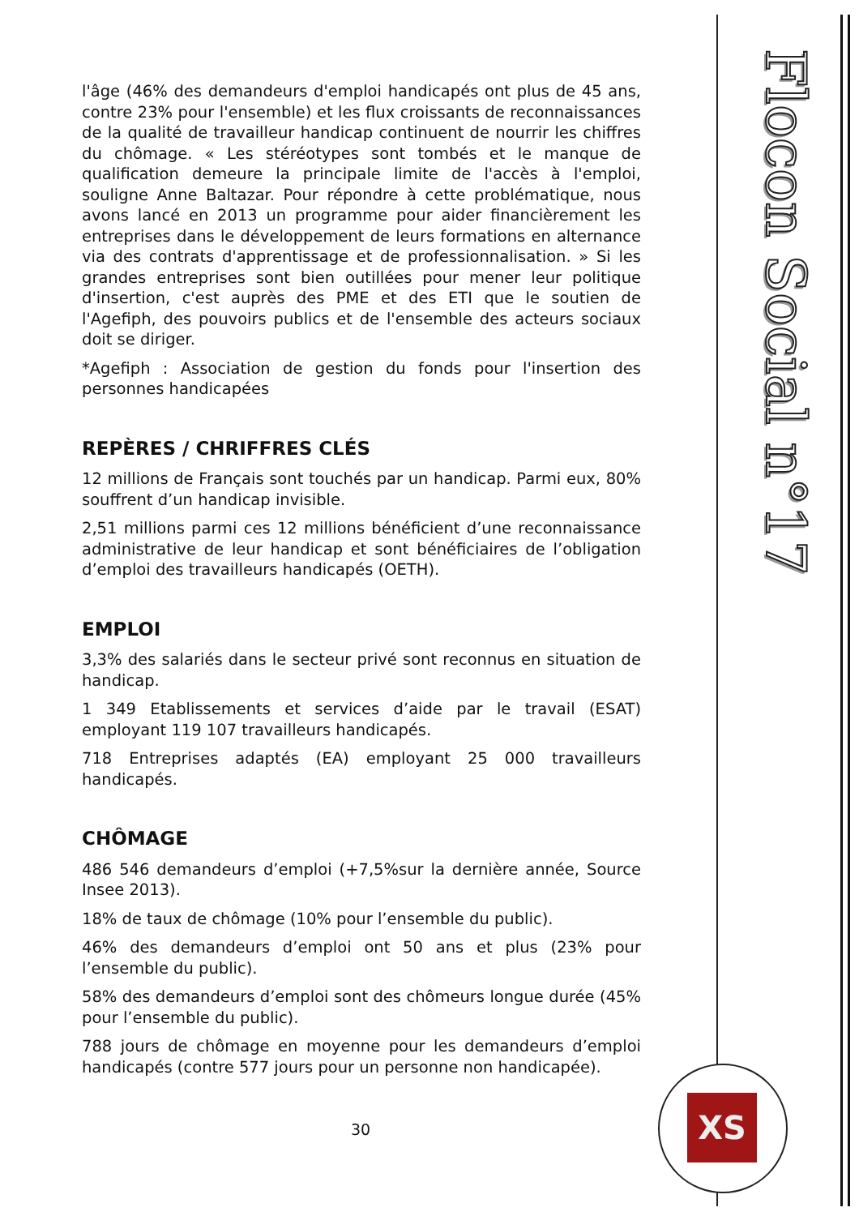Flocon Social n°17
l'âge (46% des demandeurs d'emploi handicapés ont plus de 45 ans, contre 23% pour l'ensemble) et les flux croissants de reconnaissances de la qualité de travailleur handicap continuent de nourrir les chiffres du chômage. « Les stéréotypes sont tombés et le manque de qualification demeure la principale limite de l'accès à l'emploi, souligne Anne Baltazar. Pour répondre à cette problématique, nous avons lancé en 2013 un programme pour aider financièrement les entreprises dans le développement de leurs formations en alternance via des contrats d'apprentissage et de professionnalisation. » Si les grandes entreprises sont bien outillées pour mener leur politique d'insertion, c'est auprès des PME et des ETI que le soutien de l'Agefiph, des pouvoirs publics et de l'ensemble des acteurs sociaux doit se diriger.
*Agefiph : Association de gestion du fonds pour l'insertion des personnes handicapées
REPÈRES / CHRIFFRES CLÉS
12 millions de Français sont touchés par un handicap. Parmi eux, 80% souffrent d’un handicap invisible.
2,51 millions parmi ces 12 millions bénéficient d’une reconnaissance administrative de leur handicap et sont bénéficiaires de l’obligation d’emploi des travailleurs handicapés (OETH).
EMPLOI
3,3% des salariés dans le secteur privé sont reconnus en situation de handicap.
1 349 Etablissements et services d’aide par le travail (ESAT) employant 119 107 travailleurs handicapés.
718 Entreprises adaptés (EA) employant 25 000 travailleurs handicapés.
CHÔMAGE
486 546 demandeurs d’emploi (+7,5%sur la dernière année, Source Insee 2013).
18% de taux de chômage (10% pour l’ensemble du public).
46% des demandeurs d’emploi ont 50 ans et plus (23% pour l’ensemble du public).
58% des demandeurs d’emploi sont des chômeurs longue durée (45% pour l’ensemble du public).
788 jours de chômage en moyenne pour les demandeurs d’emploi handicapés (contre 577 jours pour un personne non handicapée).
30 XS